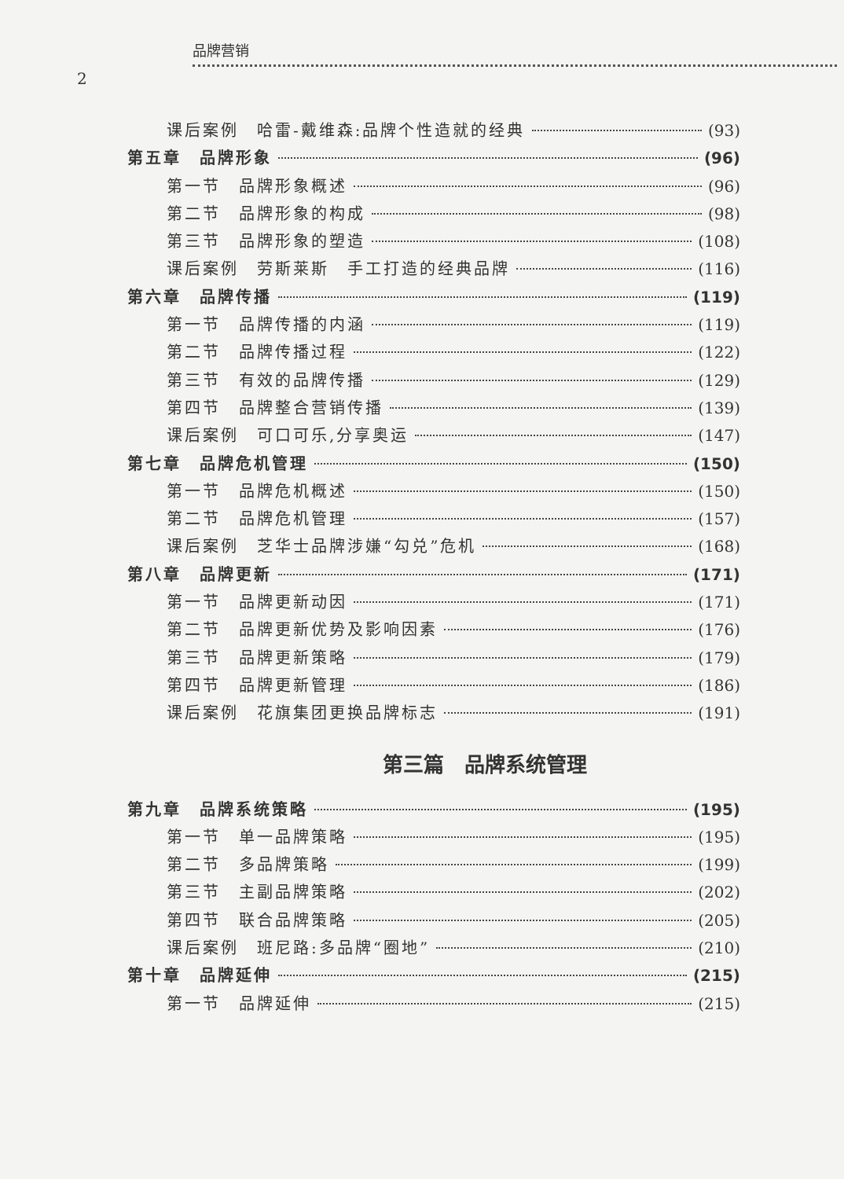品牌营销
2
课后案例　哈雷-戴维森:品牌个性造就的经典 (93)
第五章　品牌形象 (96)
第一节　品牌形象概述 (96)
第二节　品牌形象的构成 (98)
第三节　品牌形象的塑造 (108)
课后案例　劳斯莱斯　手工打造的经典品牌 (116)
第六章　品牌传播 (119)
第一节　品牌传播的内涵 (119)
第二节　品牌传播过程 (122)
第三节　有效的品牌传播 (129)
第四节　品牌整合营销传播 (139)
课后案例　可口可乐,分享奥运 (147)
第七章　品牌危机管理 (150)
第一节　品牌危机概述 (150)
第二节　品牌危机管理 (157)
课后案例　芝华士品牌涉嫌“勾兑”危机 (168)
第八章　品牌更新 (171)
第一节　品牌更新动因 (171)
第二节　品牌更新优势及影响因素 (176)
第三节　品牌更新策略 (179)
第四节　品牌更新管理 (186)
课后案例　花旗集团更换品牌标志 (191)
第三篇　品牌系统管理
第九章　品牌系统策略 (195)
第一节　单一品牌策略 (195)
第二节　多品牌策略 (199)
第三节　主副品牌策略 (202)
第四节　联合品牌策略 (205)
课后案例　班尼路:多品牌“圈地” (210)
第十章　品牌延伸 (215)
第一节　品牌延伸 (215)